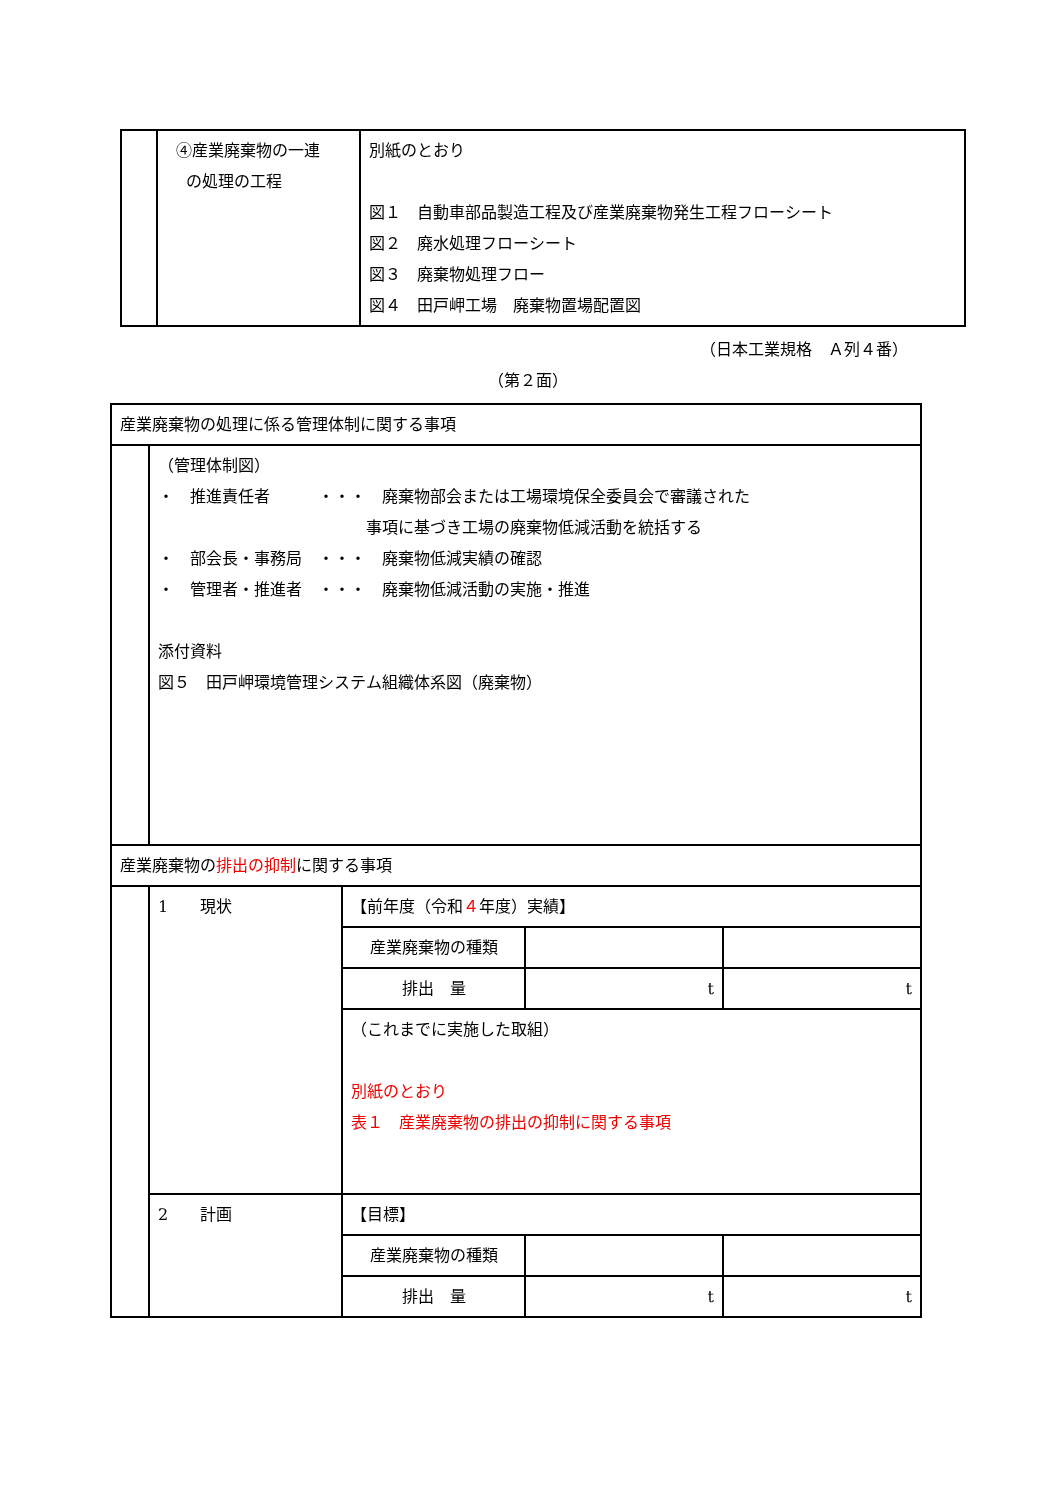| | ④産業廃棄物の一連 の処理の工程 | 別紙のとおり 図１ 自動車部品製造工程及び産業廃棄物発生工程フローシート 図２ 廃水処理フローシート 図３ 廃棄物処理フロー 図４ 田戸岬工場 廃棄物置場配置図 |
（日本工業規格　Ａ列４番）
（第２面）
| 産業廃棄物の処理に係る管理体制に関する事項 | | | | |
| | （管理体制図） ・ 推進責任者 ・・・ 廃棄物部会または工場環境保全委員会で審議された 事項に基づき工場の廃棄物低減活動を統括する ・ 部会長・事務局 ・・・ 廃棄物低減実績の確認 ・ 管理者・推進者 ・・・ 廃棄物低減活動の実施・推進 添付資料 図５ 田戸岬環境管理システム組織体系図（廃棄物） | | | |
| 産業廃棄物の 排出の抑制 に関する事項 | | | | |
| | 1 現状 | 【前年度（令和 ４ 年度）実績】 | | |
| | | 産業廃棄物の種類 | | |
| | | 排出 量 | t | t |
| | | （これまでに実施した取組） 別紙のとおり 表１ 産業廃棄物の排出の抑制に関する事項 | | |
| | 2 計画 | 【目標】 | | |
| | | 産業廃棄物の種類 | | |
| | | 排出 量 | t | t |